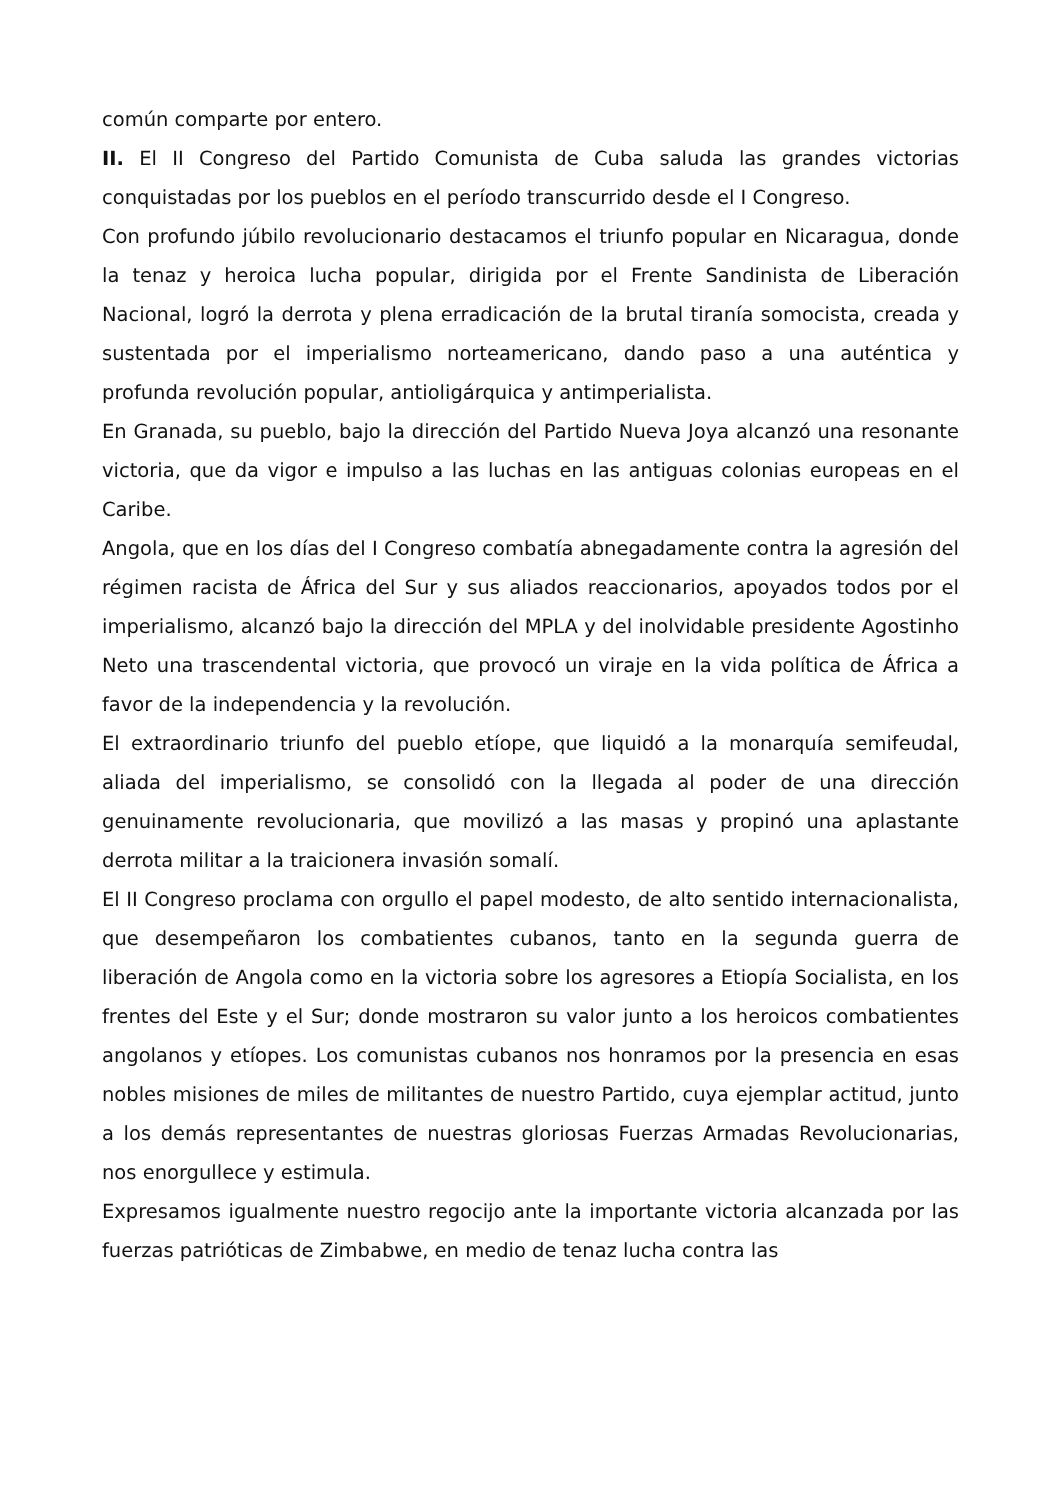común comparte por entero.
II. El II Congreso del Partido Comunista de Cuba saluda las grandes victorias conquistadas por los pueblos en el período transcurrido desde el I Congreso.
Con profundo júbilo revolucionario destacamos el triunfo popular en Nicaragua, donde la tenaz y heroica lucha popular, dirigida por el Frente Sandinista de Liberación Nacional, logró la derrota y plena erradicación de la brutal tiranía somocista, creada y sustentada por el imperialismo norteamericano, dando paso a una auténtica y profunda revolución popular, antioligárquica y antimperialista.
En Granada, su pueblo, bajo la dirección del Partido Nueva Joya alcanzó una resonante victoria, que da vigor e impulso a las luchas en las antiguas colonias europeas en el Caribe.
Angola, que en los días del I Congreso combatía abnegadamente contra la agresión del régimen racista de África del Sur y sus aliados reaccionarios, apoyados todos por el imperialismo, alcanzó bajo la dirección del MPLA y del inolvidable presidente Agostinho Neto una trascendental victoria, que provocó un viraje en la vida política de África a favor de la independencia y la revolución.
El extraordinario triunfo del pueblo etíope, que liquidó a la monarquía semifeudal, aliada del imperialismo, se consolidó con la llegada al poder de una dirección genuinamente revolucionaria, que movilizó a las masas y propinó una aplastante derrota militar a la traicionera invasión somalí.
El II Congreso proclama con orgullo el papel modesto, de alto sentido internacionalista, que desempeñaron los combatientes cubanos, tanto en la segunda guerra de liberación de Angola como en la victoria sobre los agresores a Etiopía Socialista, en los frentes del Este y el Sur; donde mostraron su valor junto a los heroicos combatientes angolanos y etíopes. Los comunistas cubanos nos honramos por la presencia en esas nobles misiones de miles de militantes de nuestro Partido, cuya ejemplar actitud, junto a los demás representantes de nuestras gloriosas Fuerzas Armadas Revolucionarias, nos enorgullece y estimula.
Expresamos igualmente nuestro regocijo ante la importante victoria alcanzada por las fuerzas patrióticas de Zimbabwe, en medio de tenaz lucha contra las